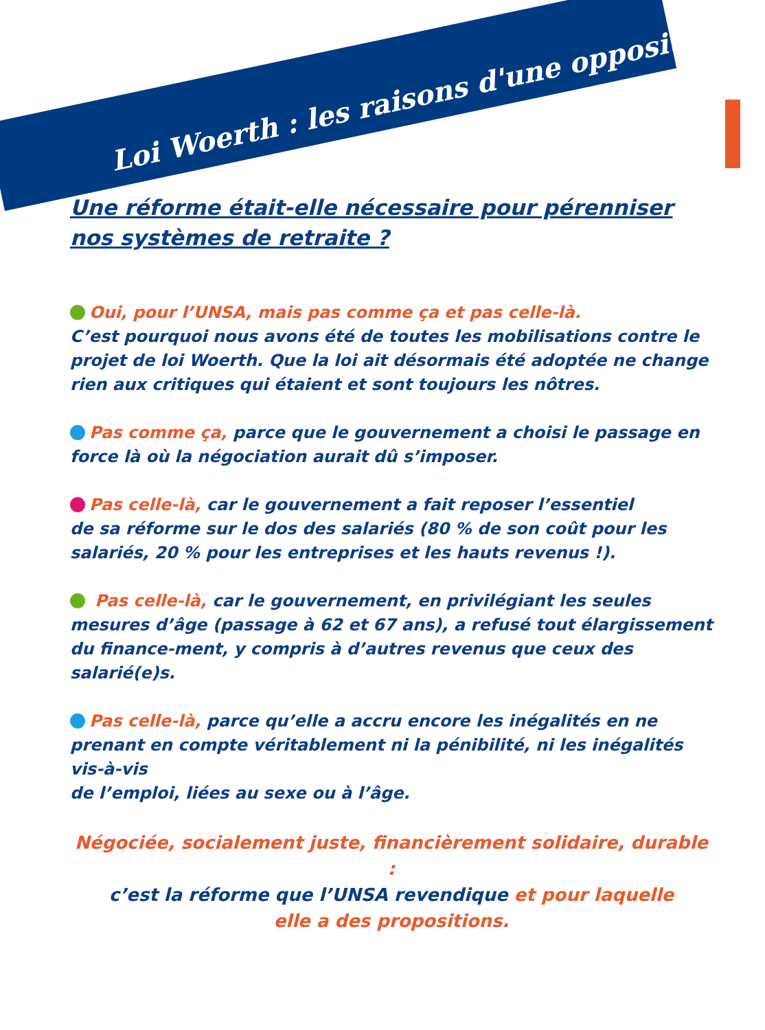Loi Woerth : les raisons d'une opposition
Une réforme était-elle nécessaire pour pérenniser
nos systèmes de retraite ?
Oui, pour l’UNSA, mais pas comme ça et pas celle-là.
C’est pourquoi nous avons été de toutes les mobilisations contre le projet de loi Woerth. Que la loi ait désormais été adoptée ne change rien aux critiques qui étaient et sont toujours les nôtres.
Pas comme ça, parce que le gouvernement a choisi le passage en force là où la négociation aurait dû s’imposer.
Pas celle-là, car le gouvernement a fait reposer l’essentiel
de sa réforme sur le dos des salariés (80 % de son coût pour les salariés, 20 % pour les entreprises et les hauts revenus !).
Pas celle-là, car le gouvernement, en privilégiant les seules mesures d’âge (passage à 62 et 67 ans), a refusé tout élargissement du finance-ment, y compris à d’autres revenus que ceux des salarié(e)s.
Pas celle-là, parce qu’elle a accru encore les inégalités en ne prenant en compte véritablement ni la pénibilité, ni les inégalités vis-à-vis
de l’emploi, liées au sexe ou à l’âge.
Négociée, socialement juste, financièrement solidaire, durable :
c’est la réforme que l’UNSA revendique et pour laquelle
elle a des propositions.